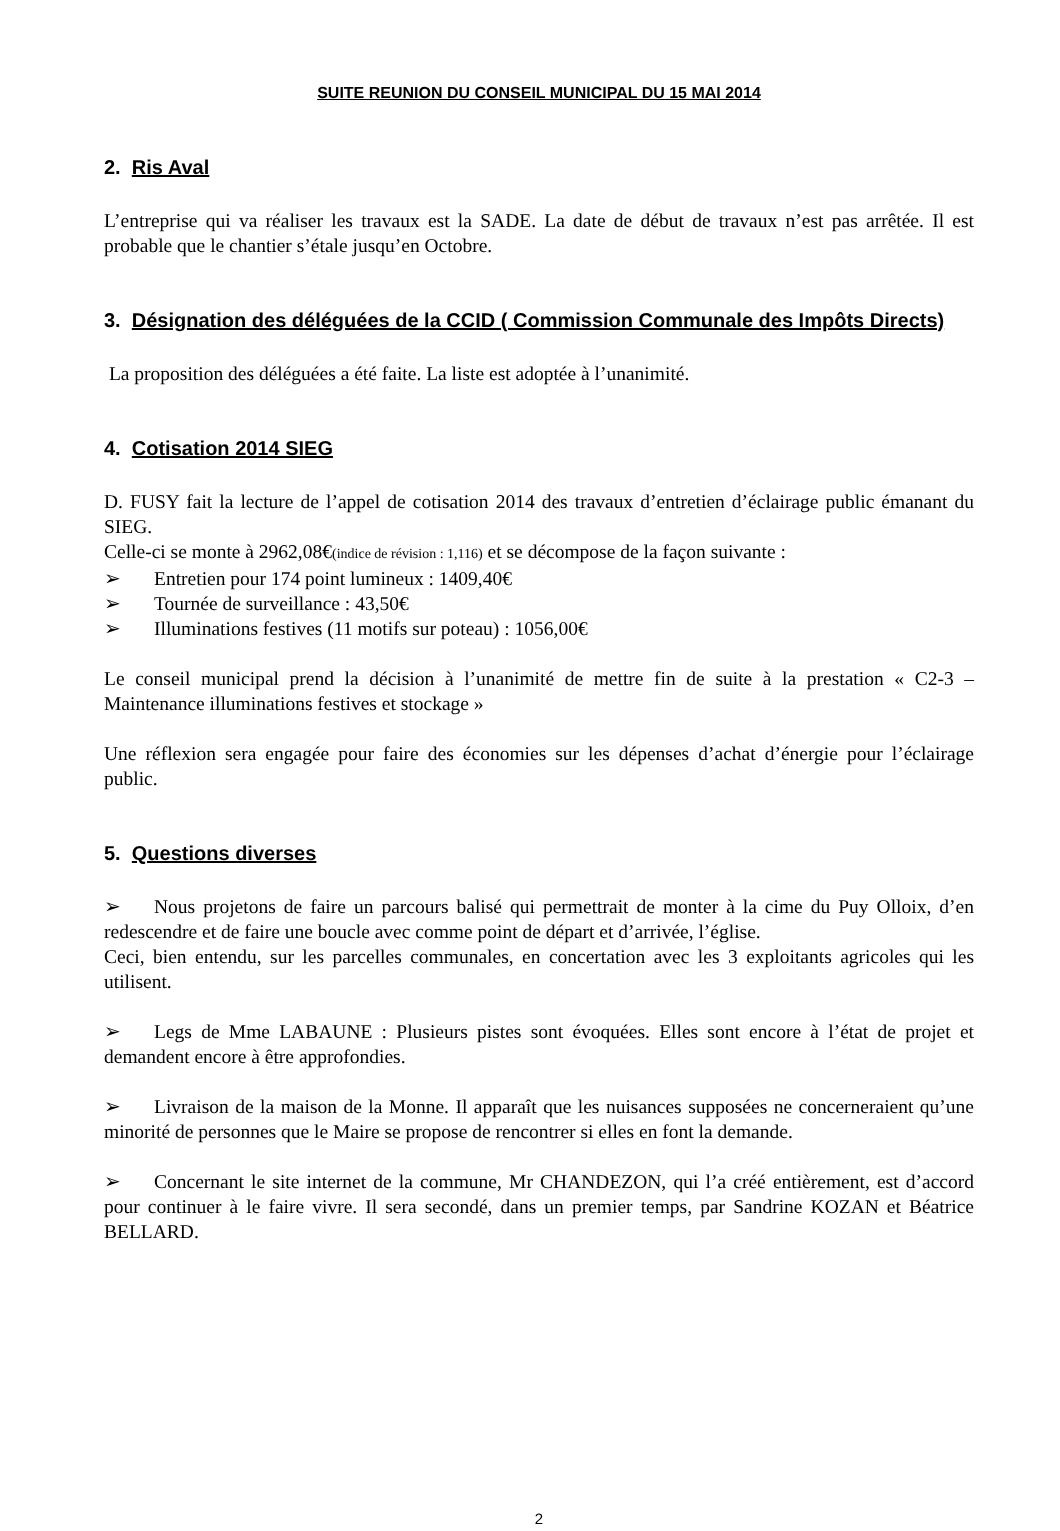SUITE REUNION DU CONSEIL MUNICIPAL DU 15 MAI 2014
2. Ris Aval
L’entreprise qui va réaliser les travaux est la SADE. La date de début de travaux n’est pas arrêtée. Il est probable que le chantier s’étale jusqu’en Octobre.
3. Désignation des déléguées de la CCID ( Commission Communale des Impôts Directs)
La proposition des déléguées a été faite. La liste est adoptée à l’unanimité.
4. Cotisation 2014 SIEG
D. FUSY fait la lecture de l’appel de cotisation 2014 des travaux d’entretien d’éclairage public émanant du SIEG.
Celle-ci se monte à 2962,08€(indice de révision : 1,116) et se décompose de la façon suivante :
➢ Entretien pour 174 point lumineux : 1409,40€
➢ Tournée de surveillance : 43,50€
➢ Illuminations festives (11 motifs sur poteau) : 1056,00€
Le conseil municipal prend la décision à l’unanimité de mettre fin de suite à la prestation « C2-3 – Maintenance illuminations festives et stockage »
Une réflexion sera engagée pour faire des économies sur les dépenses d’achat d’énergie pour l’éclairage public.
5. Questions diverses
➢ Nous projetons de faire un parcours balisé qui permettrait de monter à la cime du Puy Olloix, d’en redescendre et de faire une boucle avec comme point de départ et d’arrivée, l’église.
Ceci, bien entendu, sur les parcelles communales, en concertation avec les 3 exploitants agricoles qui les utilisent.
➢ Legs de Mme LABAUNE : Plusieurs pistes sont évoquées. Elles sont encore à l’état de projet et demandent encore à être approfondies.
➢ Livraison de la maison de la Monne. Il apparaît que les nuisances supposées ne concerneraient qu’une minorité de personnes que le Maire se propose de rencontrer si elles en font la demande.
➢ Concernant le site internet de la commune, Mr CHANDEZON, qui l’a créé entièrement, est d’accord pour continuer à le faire vivre. Il sera secondé, dans un premier temps, par Sandrine KOZAN et Béatrice BELLARD.
2